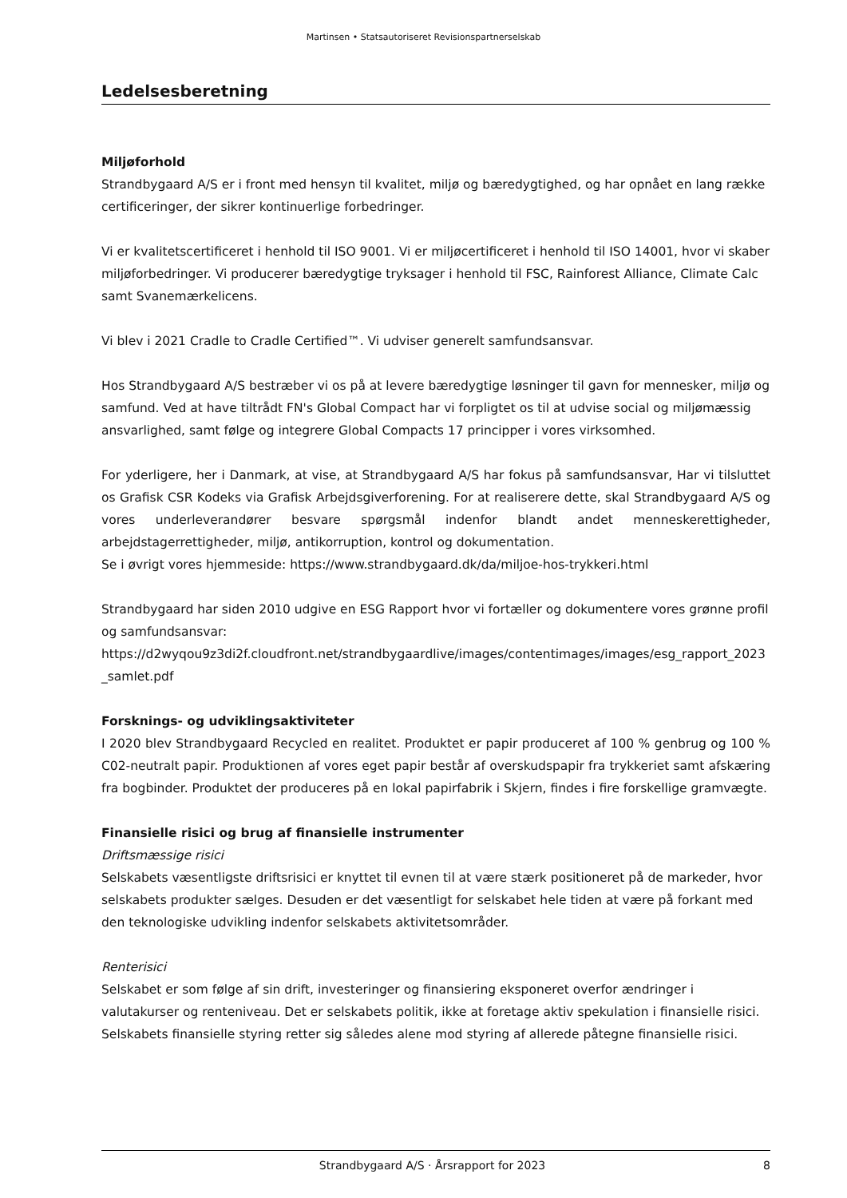Martinsen • Statsautoriseret Revisionspartnerselskab
Ledelsesberetning
Miljøforhold
Strandbygaard A/S er i front med hensyn til kvalitet, miljø og bæredygtighed, og har opnået en lang række certificeringer, der sikrer kontinuerlige forbedringer.
Vi er kvalitetscertificeret i henhold til ISO 9001. Vi er miljøcertificeret i henhold til ISO 14001, hvor vi skaber miljøforbedringer. Vi producerer bæredygtige tryksager i henhold til FSC, Rainforest Alliance, Climate Calc samt Svanemærkelicens.
Vi blev i 2021 Cradle to Cradle Certified™. Vi udviser generelt samfundsansvar.
Hos Strandbygaard A/S bestræber vi os på at levere bæredygtige løsninger til gavn for mennesker, miljø og samfund. Ved at have tiltrådt FN's Global Compact har vi forpligtet os til at udvise social og miljømæssig ansvarlighed, samt følge og integrere Global Compacts 17 principper i vores virksomhed.
For yderligere, her i Danmark, at vise, at Strandbygaard A/S har fokus på samfundsansvar, Har vi tilsluttet os Grafisk CSR Kodeks via Grafisk Arbejdsgiverforening. For at realiserere dette, skal Strandbygaard A/S og vores underleverandører besvare spørgsmål indenfor blandt andet menneskerettigheder, arbejdstagerrettigheder, miljø, antikorruption, kontrol og dokumentation.
Se i øvrigt vores hjemmeside: https://www.strandbygaard.dk/da/miljoe-hos-trykkeri.html
Strandbygaard har siden 2010 udgive en ESG Rapport hvor vi fortæller og dokumentere vores grønne profil og samfundsansvar:
https://d2wyqou9z3di2f.cloudfront.net/strandbygaardlive/images/contentimages/images/esg_rapport_2023_samlet.pdf
Forsknings- og udviklingsaktiviteter
I 2020 blev Strandbygaard Recycled en realitet. Produktet er papir produceret af 100 % genbrug og 100 % C02-neutralt papir. Produktionen af vores eget papir består af overskudspapir fra trykkeriet samt afskæring fra bogbinder. Produktet der produceres på en lokal papirfabrik i Skjern, findes i fire forskellige gramvægte.
Finansielle risici og brug af finansielle instrumenter
Driftsmæssige risici
Selskabets væsentligste driftsrisici er knyttet til evnen til at være stærk positioneret på de markeder, hvor selskabets produkter sælges. Desuden er det væsentligt for selskabet hele tiden at være på forkant med den teknologiske udvikling indenfor selskabets aktivitetsområder.
Renterisici
Selskabet er som følge af sin drift, investeringer og finansiering eksponeret overfor ændringer i valutakurser og renteniveau. Det er selskabets politik, ikke at foretage aktiv spekulation i finansielle risici. Selskabets finansielle styring retter sig således alene mod styring af allerede påtegne finansielle risici.
Strandbygaard A/S · Årsrapport for 2023 8